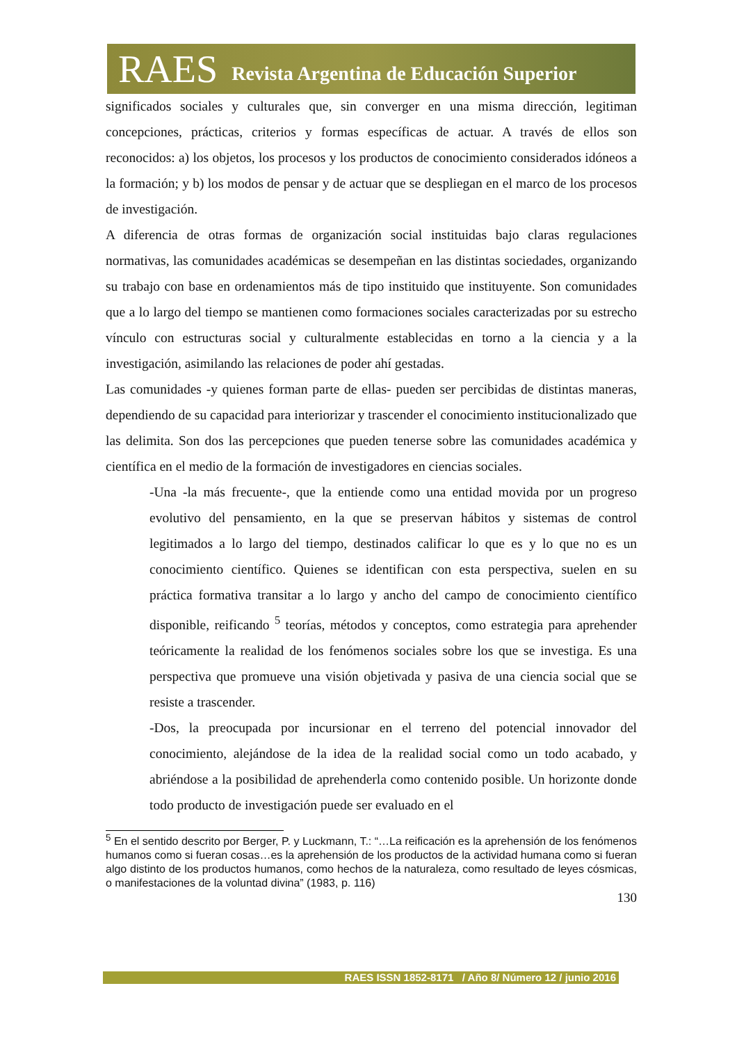RAES Revista Argentina de Educación Superior
significados sociales y culturales que, sin converger en una misma dirección, legitiman concepciones, prácticas, criterios y formas específicas de actuar. A través de ellos son reconocidos: a) los objetos, los procesos y los productos de conocimiento considerados idóneos a la formación; y b) los modos de pensar y de actuar que se despliegan en el marco de los procesos de investigación.
A diferencia de otras formas de organización social instituidas bajo claras regulaciones normativas, las comunidades académicas se desempeñan en las distintas sociedades, organizando su trabajo con base en ordenamientos más de tipo instituido que instituyente. Son comunidades que a lo largo del tiempo se mantienen como formaciones sociales caracterizadas por su estrecho vínculo con estructuras social y culturalmente establecidas en torno a la ciencia y a la investigación, asimilando las relaciones de poder ahí gestadas.
Las comunidades -y quienes forman parte de ellas- pueden ser percibidas de distintas maneras, dependiendo de su capacidad para interiorizar y trascender el conocimiento institucionalizado que las delimita. Son dos las percepciones que pueden tenerse sobre las comunidades académica y científica en el medio de la formación de investigadores en ciencias sociales.
-Una -la más frecuente-, que la entiende como una entidad movida por un progreso evolutivo del pensamiento, en la que se preservan hábitos y sistemas de control legitimados a lo largo del tiempo, destinados calificar lo que es y lo que no es un conocimiento científico. Quienes se identifican con esta perspectiva, suelen en su práctica formativa transitar a lo largo y ancho del campo de conocimiento científico disponible, reificando <sup>5</sup> teorías, métodos y conceptos, como estrategia para aprehender teóricamente la realidad de los fenómenos sociales sobre los que se investiga. Es una perspectiva que promueve una visión objetivada y pasiva de una ciencia social que se resiste a trascender.
-Dos, la preocupada por incursionar en el terreno del potencial innovador del conocimiento, alejándose de la idea de la realidad social como un todo acabado, y abriéndose a la posibilidad de aprehenderla como contenido posible. Un horizonte donde todo producto de investigación puede ser evaluado en el
<sup>5</sup> En el sentido descrito por Berger, P. y Luckmann, T.: “…La reificación es la aprehensión de los fenómenos humanos como si fueran cosas…es la aprehensión de los productos de la actividad humana como si fueran algo distinto de los productos humanos, como hechos de la naturaleza, como resultado de leyes cósmicas, o manifestaciones de la voluntad divina” (1983, p. 116)
130
RAES ISSN 1852-8171 / Año 8/ Número 12 / junio 2016